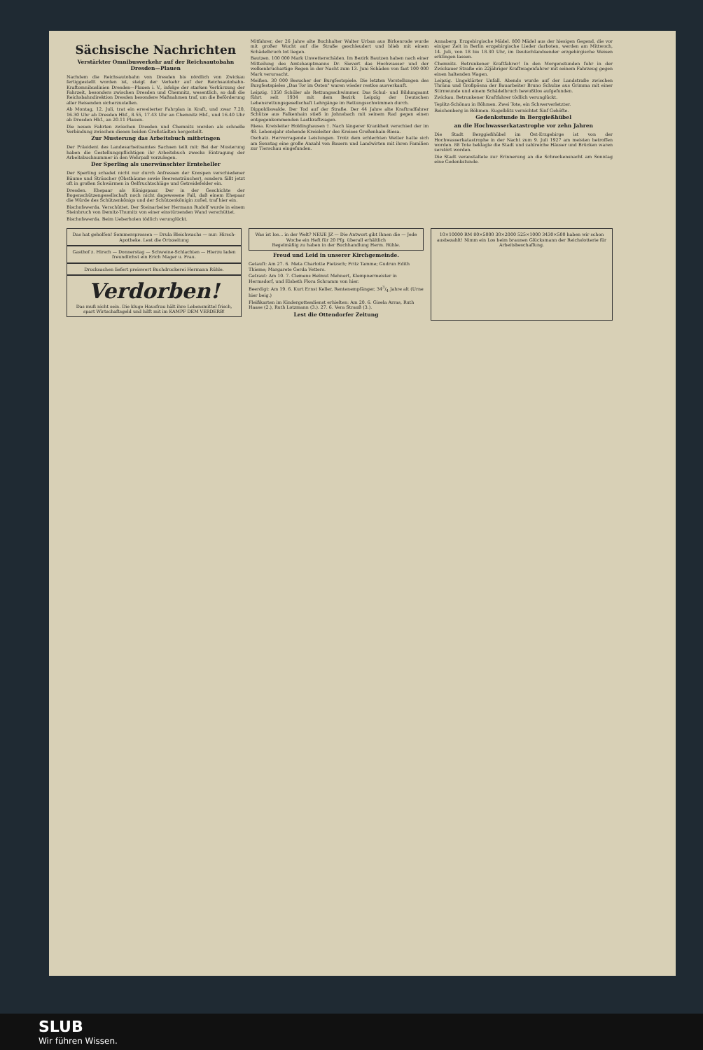Sächsische Nachrichten
Verstärkter Omnibusverkehr auf der Reichsautobahn Dresden—Plauen
Nachdem die Reichsautobahn von Dresden bis nördlich von Zwickau fertiggestellt worden ist, steigt der Verkehr auf der Reichsautobahn-Kraftomnibuslinien Dresden—Plauen i. V., infolge der starken Verkürzung der Fahrzeit, besonders zwischen Dresden und Chemnitz, wesentlich, so daß die Reichsbahndirektion Dresden besondere Maßnahmen traf, um die Beförderung aller Reisenden sicherzustellen.
Ab Montag, 12. Juli, trat ein erweiterter Fahrplan in Kraft, und zwar 7.20, 16.30 Uhr ab Dresden Hbf., 8.55, 17.43 Uhr an Chemnitz Hbf., und 16.40 Uhr ab Dresden Hbf., an 20.11 Plauen.
Die neuen Fahrten zwischen Dresden und Chemnitz werden als schnelle Verbindung zwischen diesen beiden Großstädten hergestellt.
Zur Musterung das Arbeitsbuch mitbringen
Der Präsident des Landesarbeitsamtes Sachsen teilt mit: Bei der Musterung haben die Gestellungspflichtigen ihr Arbeitsbuch zwecks Eintragung der Arbeitsbuchnummer in den Wehrpaß vorzulegen.
Der Sperling als unerwünschter Ernteheller
Der Sperling schadet nicht nur durch Anfressen der Knospen verschiedener Bäume und Sträucher (Obstbäume sowie Beerensträucher), sondern fällt jetzt oft in großen Schwärmen in Oelfruchtschläge und Getreidefelder ein.
Dresden. Ehepaar als Königspaar. Der in der Geschichte der Bogenschützengesellschaft noch nicht dagewesene Fall, daß einem Ehepaar die Würde des Schützenkönigs und der Schützenkönigin zufiel, traf hier ein.
Bischofswerda. Verschüttet. Der Steinarbeiter Hermann Rudolf wurde in einem Steinbruch von Demitz-Thumitz von einer einstürzenden Wand verschüttet.
Bischofswerda. Beim Ueberholen tödlich verunglückt.
Mitfahrer, der 26 Jahre alte Buchhalter Walter Urban aus Birkenrode wurde mit großer Wucht auf die Straße geschleudert und blieb mit einem Schädelbruch tot liegen.
Bautzen. 100 000 Mark Unwetterschäden. Im Bezirk Bautzen haben nach einer Mitteilung des Amtshauptmanns Dr. Sievert das Hochwasser und der wolkenbruchartige Regen in der Nacht zum 13. Juni Schäden von fast 100 000 Mark verursacht.
Meißen. 30 000 Besucher der Burgfestspiele. Die letzten Vorstellungen des Burgfestspieles „Das Tor im Osten" waren wieder restlos ausverkauft.
Leipzig. 1350 Schüler als Rettungsschwimmer. Das Schul- und Bildungsamt führt seit 1934 mit dem Bezirk Leipzig der Deutschen Lebensrettungsgesellschaft Lehrgänge im Rettungsschwimmen durch.
Dippoldiswalde. Der Tod auf der Straße. Der 44 Jahre alte Kraftradfahrer Schütze aus Falkenhain stieß in Johnsbach mit seinem Rad gegen einen entgegenkommenden Lastkraftwagen.
Riesa. Kreisleiter Holdinghausen †. Nach längerer Krankheit verschied der im 48. Lebensjahr stehende Kreisleiter des Kreises Großenhain-Riesa.
Oschatz. Hervorragende Leistungen. Trotz dem schlechten Wetter hatte sich am Sonntag eine große Anzahl von Bauern und Landwirten mit ihren Familien zur Tierschau eingefunden.
Annaberg. Erzgebirgische Mädel. 800 Mädel aus der hiesigen Gegend, die vor einiger Zeit in Berlin erzgebirgische Lieder darboten, werden am Mittwoch, 14. Juli, von 18 bis 18.30 Uhr, im Deutschlandsender erzgebirgische Weisen erklingen lassen.
Chemnitz. Betrunkener Kraftfahrer! In den Morgenstunden fuhr in der Zwickauer Straße ein 22jähriger Kraftwagenfahrer mit seinem Fahrzeug gegen einen haltenden Wagen.
Leipzig. Ungeklärter Unfall. Abends wurde auf der Landstraße zwischen Thräna und Großpösna der Bauarbeiter Bruno Schulze aus Grimma mit einer Stirnwunde und einem Schädelbruch bewußtlos aufgefunden.
Zwickau. Betrunkener Kraftfahrer tödlich verunglückt.
Teplitz-Schönau in Böhmen. Zwei Tote, ein Schwerverletzter.
Reichenberg in Böhmen. Kugelblitz vernichtet fünf Gehöfte.
Gedenkstunde in Berggießhübel
an die Hochwasserkatastrophe vor zehn Jahren
Die Stadt Berggießhübel im Ost-Erzgebirge ist von der Hochwasserkatastrophe in der Nacht zum 9. Juli 1927 am meisten betroffen worden. 88 Tote beklagte die Stadt und zahlreiche Häuser und Brücken waren zerstört worden.
Die Stadt veranstaltete zur Erinnerung an die Schreckensnacht am Sonntag eine Gedenkstunde.
Das hat geholfen! Sommersprossen — Drula Bleichwachs — nur: Hirsch-Apotheke. Lest die Ortszeitung
Gasthof z. Hirsch — Donnerstag — Schweine-Schlachten — Hierzu laden freundlichst ein Erich Mager u. Frau.
Drucksachen liefert preiswert Buchdruckerei Hermann Rühle.
Verdorben!
Das muß nicht sein. Die kluge Hausfrau hält ihre Lebensmittel frisch, spart Wirtschaftsgeld und hilft mit im KAMPF DEM VERDERB!
Was ist los... in der Welt? NEUE JZ — Die Antwort gibt Ihnen die — Jede Woche ein Heft für 20 Pfg. überall erhältlich
Regelmäßig zu haben in der Buchhandlung Herm. Rühle.
Freud und Leid in unserer Kirchgemeinde.
Getauft: Am 27. 6. Meta Charlotte Pietzsch; Fritz Tamme; Gudrun Edith Thieme; Margarete Gerda Vetters.
Getraut: Am 10. 7. Clemens Helmut Mehnert, Klempnermeister in Hermsdorf, und Elsbeth Flora Schramm von hier.
Beerdigt: Am 19. 6. Kurt Ernst Keller, Rentenempfänger, 343/4 Jahre alt (Urne hier beig.)
Fleißkarten im Kindergottesdienst erhielten: Am 20. 6. Gisela Arras, Ruth Haase (2.), Ruth Lotzmann (3.). 27. 6. Vera Strauß (3.).
Lest die Ottendorfer Zeitung
10×10000 RM 80×5000 30×2000 525×1000 3430×500 haben wir schon ausbezahlt! Nimm ein Los beim braunen Glücksmann der Reichslotterie für Arbeitsbeschaffung.
SLUB
Wir führen Wissen.